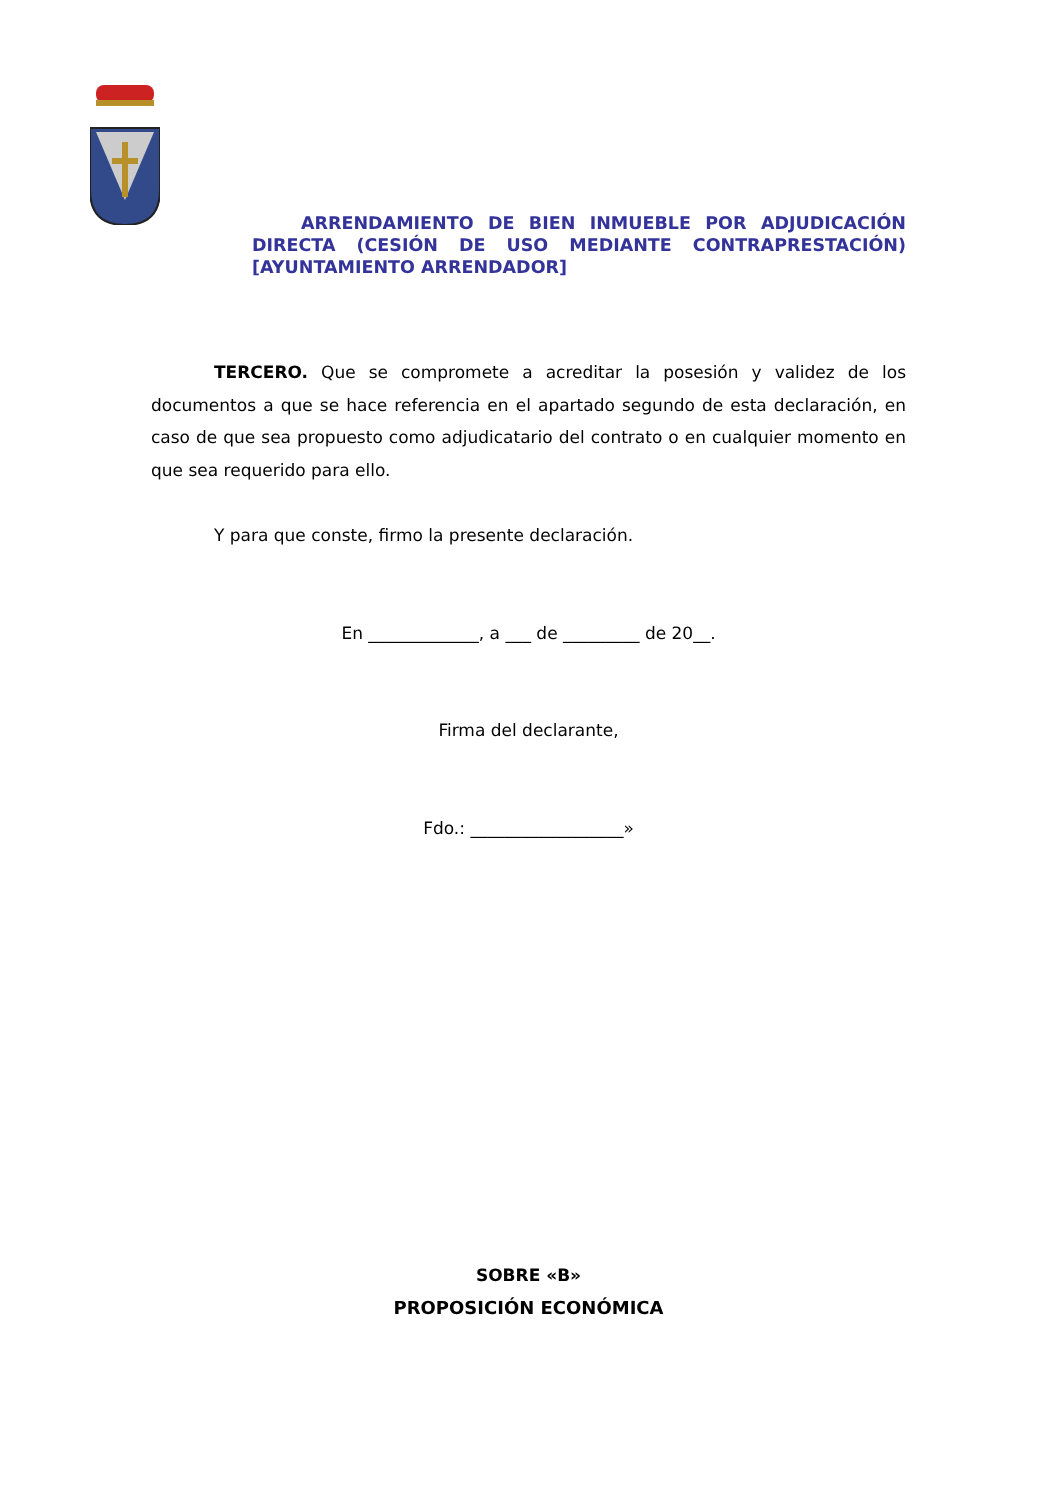ARRENDAMIENTO DE BIEN INMUEBLE POR ADJUDICACIÓN DIRECTA (CESIÓN DE USO MEDIANTE CONTRAPRESTACIÓN) [AYUNTAMIENTO ARRENDADOR]
TERCERO. Que se compromete a acreditar la posesión y validez de los documentos a que se hace referencia en el apartado segundo de esta declaración, en caso de que sea propuesto como adjudicatario del contrato o en cualquier momento en que sea requerido para ello.
Y para que conste, firmo la presente declaración.
En _____________, a ___ de _________ de 20__.
Firma del declarante,
Fdo.: __________________»
SOBRE «B»
PROPOSICIÓN ECONÓMICA